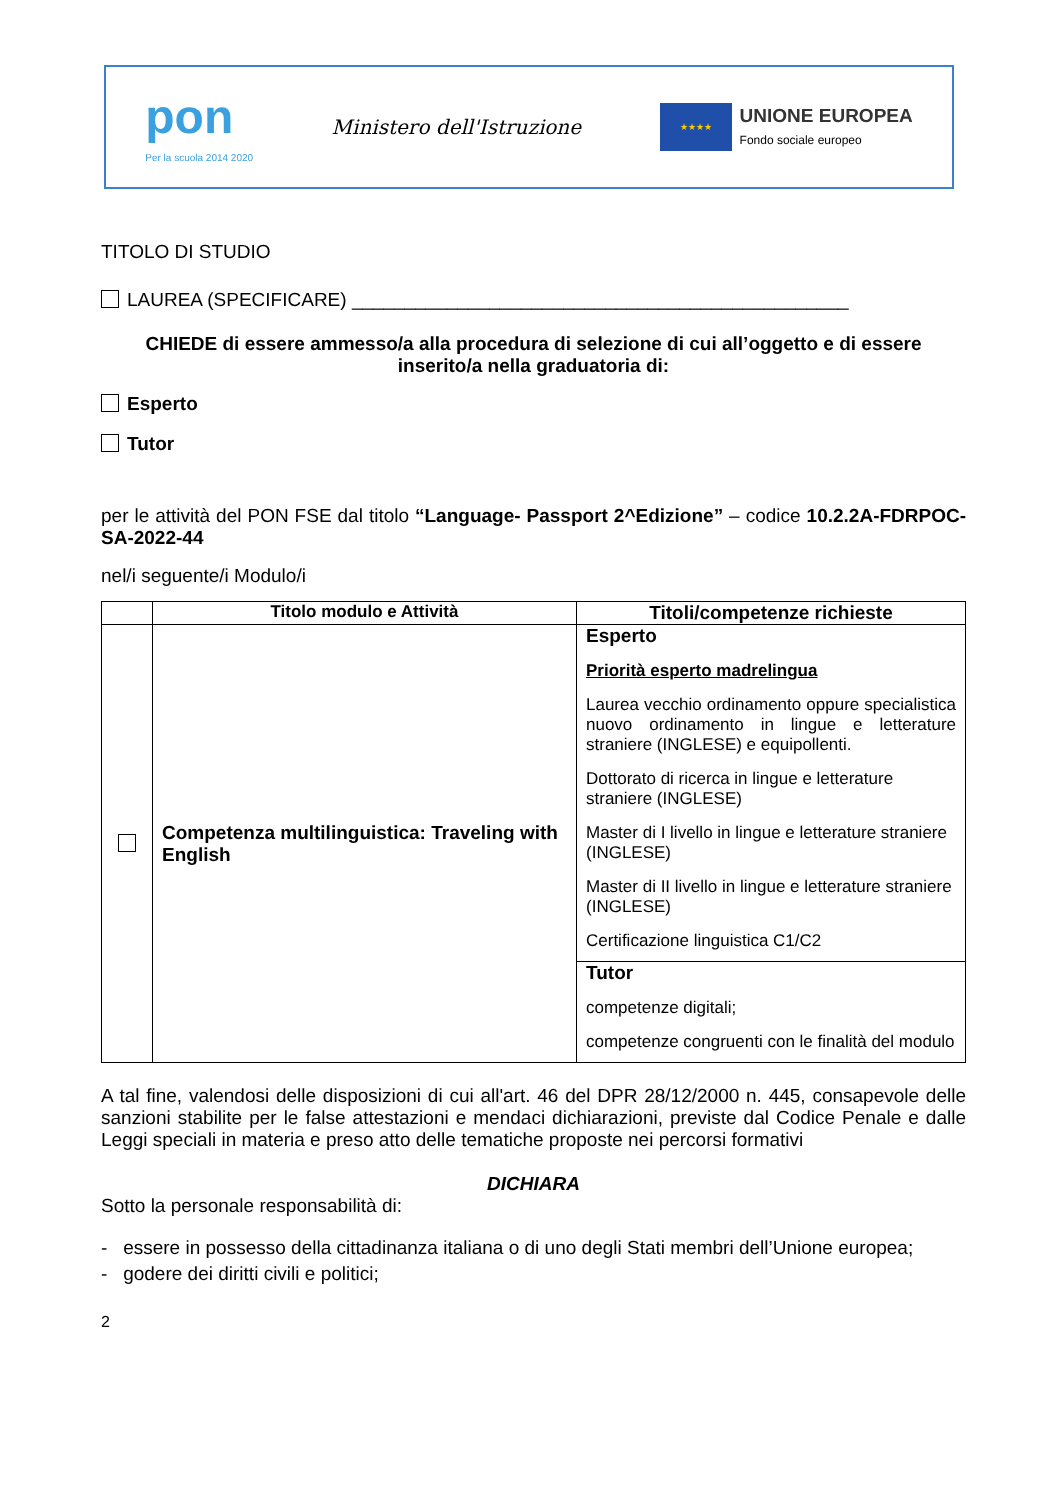pon
Per la scuola 2014 2020
Ministero dell'Istruzione
★★★★
UNIONE EUROPEA
Fondo sociale europeo
TITOLO DI STUDIO
LAUREA (SPECIFICARE) _______________________________________________
CHIEDE di essere ammesso/a alla procedura di selezione di cui all’oggetto e di essere inserito/a nella graduatoria di:
Esperto
Tutor
per le attività del PON FSE dal titolo “Language- Passport 2^Edizione” – codice 10.2.2A-FDRPOC-SA-2022-44
nel/i seguente/i Modulo/i
| | Titolo modulo e Attività | Titoli/competenze richieste |
| --- | --- | --- |
| | Competenza multilinguistica: Traveling with English | Esperto Priorità esperto madrelingua Laurea vecchio ordinamento oppure specialistica nuovo ordinamento in lingue e letterature straniere (INGLESE) e equipollenti. Dottorato di ricerca in lingue e letterature straniere (INGLESE) Master di I livello in lingue e letterature straniere (INGLESE) Master di II livello in lingue e letterature straniere (INGLESE) Certificazione linguistica C1/C2 |
| | | Tutor competenze digitali; competenze congruenti con le finalità del modulo |
A tal fine, valendosi delle disposizioni di cui all'art. 46 del DPR 28/12/2000 n. 445, consapevole delle sanzioni stabilite per le false attestazioni e mendaci dichiarazioni, previste dal Codice Penale e dalle Leggi speciali in materia e preso atto delle tematiche proposte nei percorsi formativi
DICHIARA
Sotto la personale responsabilità di:
- essere in possesso della cittadinanza italiana o di uno degli Stati membri dell’Unione europea;
- godere dei diritti civili e politici;
2